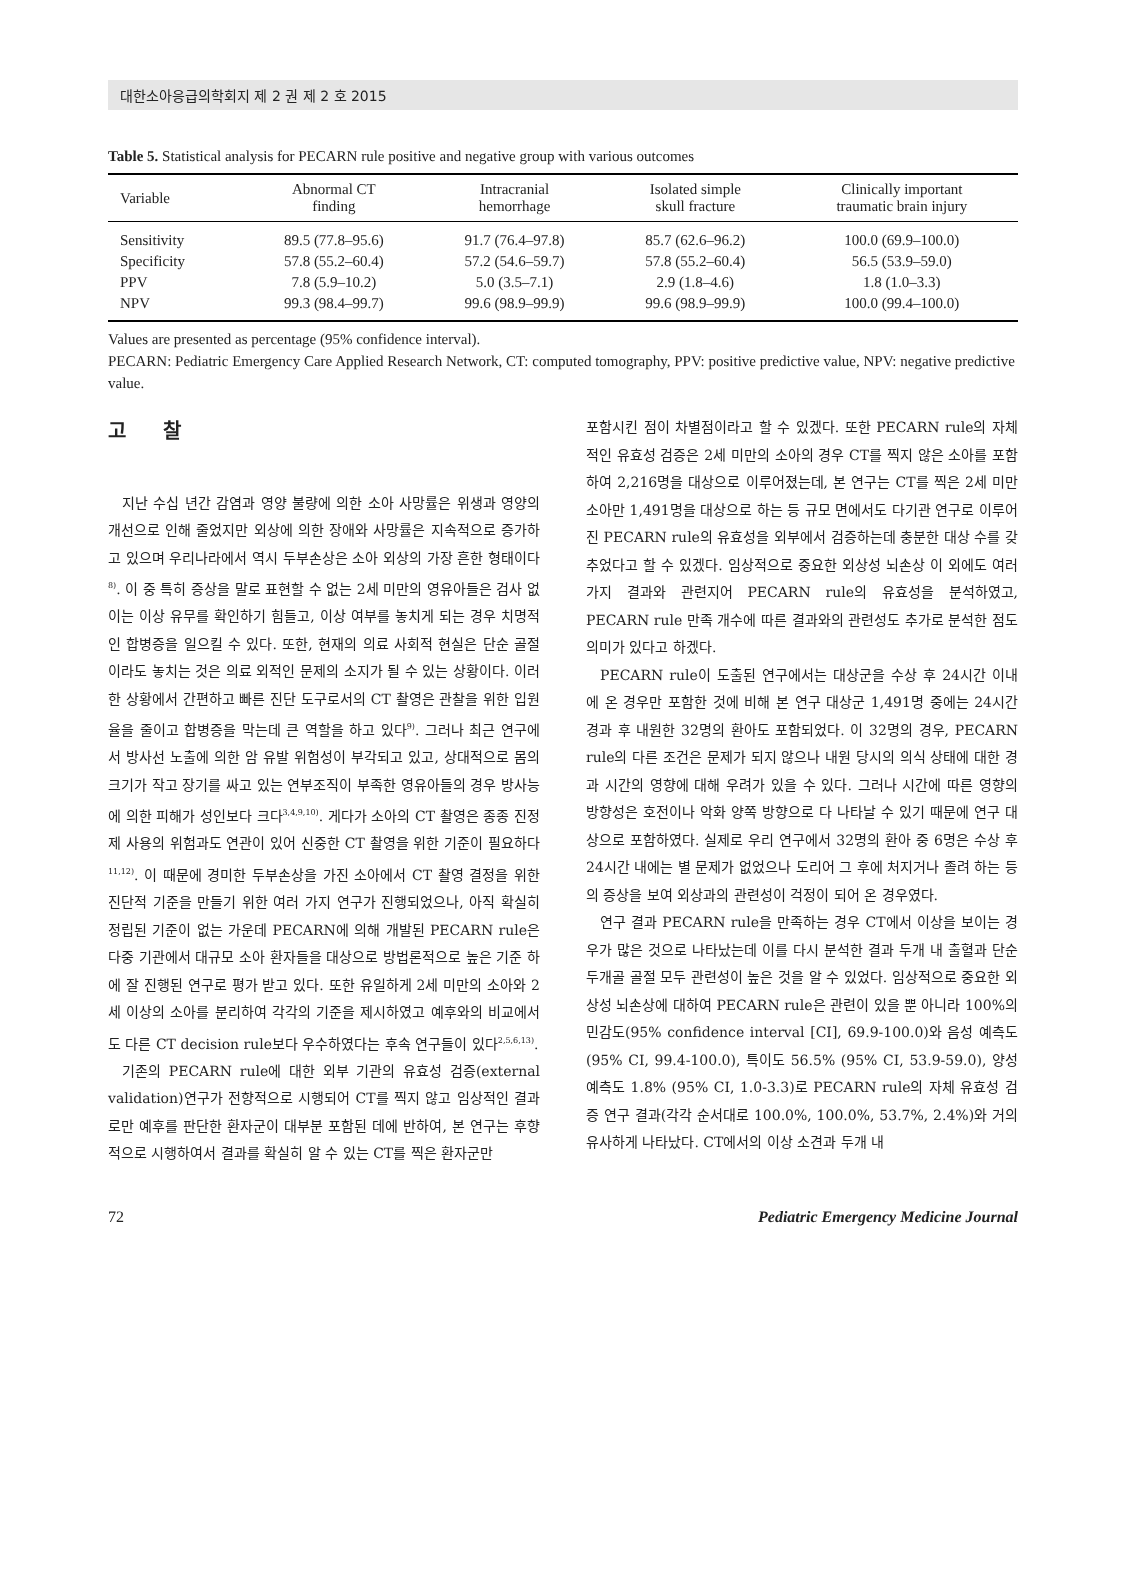대한소아응급의학회지 제 2 권 제 2 호 2015
Table 5. Statistical analysis for PECARN rule positive and negative group with various outcomes
| Variable | Abnormal CT finding | Intracranial hemorrhage | Isolated simple skull fracture | Clinically important traumatic brain injury |
| --- | --- | --- | --- | --- |
| Sensitivity | 89.5 (77.8–95.6) | 91.7 (76.4–97.8) | 85.7 (62.6–96.2) | 100.0 (69.9–100.0) |
| Specificity | 57.8 (55.2–60.4) | 57.2 (54.6–59.7) | 57.8 (55.2–60.4) | 56.5 (53.9–59.0) |
| PPV | 7.8 (5.9–10.2) | 5.0 (3.5–7.1) | 2.9 (1.8–4.6) | 1.8 (1.0–3.3) |
| NPV | 99.3 (98.4–99.7) | 99.6 (98.9–99.9) | 99.6 (98.9–99.9) | 100.0 (99.4–100.0) |
Values are presented as percentage (95% confidence interval).
PECARN: Pediatric Emergency Care Applied Research Network, CT: computed tomography, PPV: positive predictive value, NPV: negative predictive value.
고 찰
지난 수십 년간 감염과 영양 불량에 의한 소아 사망률은 위생과 영양의 개선으로 인해 줄었지만 외상에 의한 장애와 사망률은 지속적으로 증가하고 있으며 우리나라에서 역시 두부손상은 소아 외상의 가장 흔한 형태이다<sup>8)</sup>. 이 중 특히 증상을 말로 표현할 수 없는 2세 미만의 영유아들은 검사 없이는 이상 유무를 확인하기 힘들고, 이상 여부를 놓치게 되는 경우 치명적인 합병증을 일으킬 수 있다. 또한, 현재의 의료 사회적 현실은 단순 골절이라도 놓치는 것은 의료 외적인 문제의 소지가 될 수 있는 상황이다. 이러한 상황에서 간편하고 빠른 진단 도구로서의 CT 촬영은 관찰을 위한 입원율을 줄이고 합병증을 막는데 큰 역할을 하고 있다<sup>9)</sup>. 그러나 최근 연구에서 방사선 노출에 의한 암 유발 위험성이 부각되고 있고, 상대적으로 몸의 크기가 작고 장기를 싸고 있는 연부조직이 부족한 영유아들의 경우 방사능에 의한 피해가 성인보다 크다<sup>3,4,9,10)</sup>. 게다가 소아의 CT 촬영은 종종 진정제 사용의 위험과도 연관이 있어 신중한 CT 촬영을 위한 기준이 필요하다<sup>11,12)</sup>. 이 때문에 경미한 두부손상을 가진 소아에서 CT 촬영 결정을 위한 진단적 기준을 만들기 위한 여러 가지 연구가 진행되었으나, 아직 확실히 정립된 기준이 없는 가운데 PECARN에 의해 개발된 PECARN rule은 다중 기관에서 대규모 소아 환자들을 대상으로 방법론적으로 높은 기준 하에 잘 진행된 연구로 평가 받고 있다. 또한 유일하게 2세 미만의 소아와 2세 이상의 소아를 분리하여 각각의 기준을 제시하였고 예후와의 비교에서도 다른 CT decision rule보다 우수하였다는 후속 연구들이 있다<sup>2,5,6,13)</sup>.
기존의 PECARN rule에 대한 외부 기관의 유효성 검증(external validation)연구가 전향적으로 시행되어 CT를 찍지 않고 임상적인 결과로만 예후를 판단한 환자군이 대부분 포함된 데에 반하여, 본 연구는 후향적으로 시행하여서 결과를 확실히 알 수 있는 CT를 찍은 환자군만
포함시킨 점이 차별점이라고 할 수 있겠다. 또한 PECARN rule의 자체적인 유효성 검증은 2세 미만의 소아의 경우 CT를 찍지 않은 소아를 포함하여 2,216명을 대상으로 이루어졌는데, 본 연구는 CT를 찍은 2세 미만 소아만 1,491명을 대상으로 하는 등 규모 면에서도 다기관 연구로 이루어진 PECARN rule의 유효성을 외부에서 검증하는데 충분한 대상 수를 갖추었다고 할 수 있겠다. 임상적으로 중요한 외상성 뇌손상 이 외에도 여러 가지 결과와 관련지어 PECARN rule의 유효성을 분석하였고, PECARN rule 만족 개수에 따른 결과와의 관련성도 추가로 분석한 점도 의미가 있다고 하겠다.
PECARN rule이 도출된 연구에서는 대상군을 수상 후 24시간 이내에 온 경우만 포함한 것에 비해 본 연구 대상군 1,491명 중에는 24시간 경과 후 내원한 32명의 환아도 포함되었다. 이 32명의 경우, PECARN rule의 다른 조건은 문제가 되지 않으나 내원 당시의 의식 상태에 대한 경과 시간의 영향에 대해 우려가 있을 수 있다. 그러나 시간에 따른 영향의 방향성은 호전이나 악화 양쪽 방향으로 다 나타날 수 있기 때문에 연구 대상으로 포함하였다. 실제로 우리 연구에서 32명의 환아 중 6명은 수상 후 24시간 내에는 별 문제가 없었으나 도리어 그 후에 처지거나 졸려 하는 등의 증상을 보여 외상과의 관련성이 걱정이 되어 온 경우였다.
연구 결과 PECARN rule을 만족하는 경우 CT에서 이상을 보이는 경우가 많은 것으로 나타났는데 이를 다시 분석한 결과 두개 내 출혈과 단순 두개골 골절 모두 관련성이 높은 것을 알 수 있었다. 임상적으로 중요한 외상성 뇌손상에 대하여 PECARN rule은 관련이 있을 뿐 아니라 100%의 민감도(95% confidence interval [CI], 69.9-100.0)와 음성 예측도(95% CI, 99.4-100.0), 특이도 56.5% (95% CI, 53.9-59.0), 양성 예측도 1.8% (95% CI, 1.0-3.3)로 PECARN rule의 자체 유효성 검증 연구 결과(각각 순서대로 100.0%, 100.0%, 53.7%, 2.4%)와 거의 유사하게 나타났다. CT에서의 이상 소견과 두개 내
72 Pediatric Emergency Medicine Journal